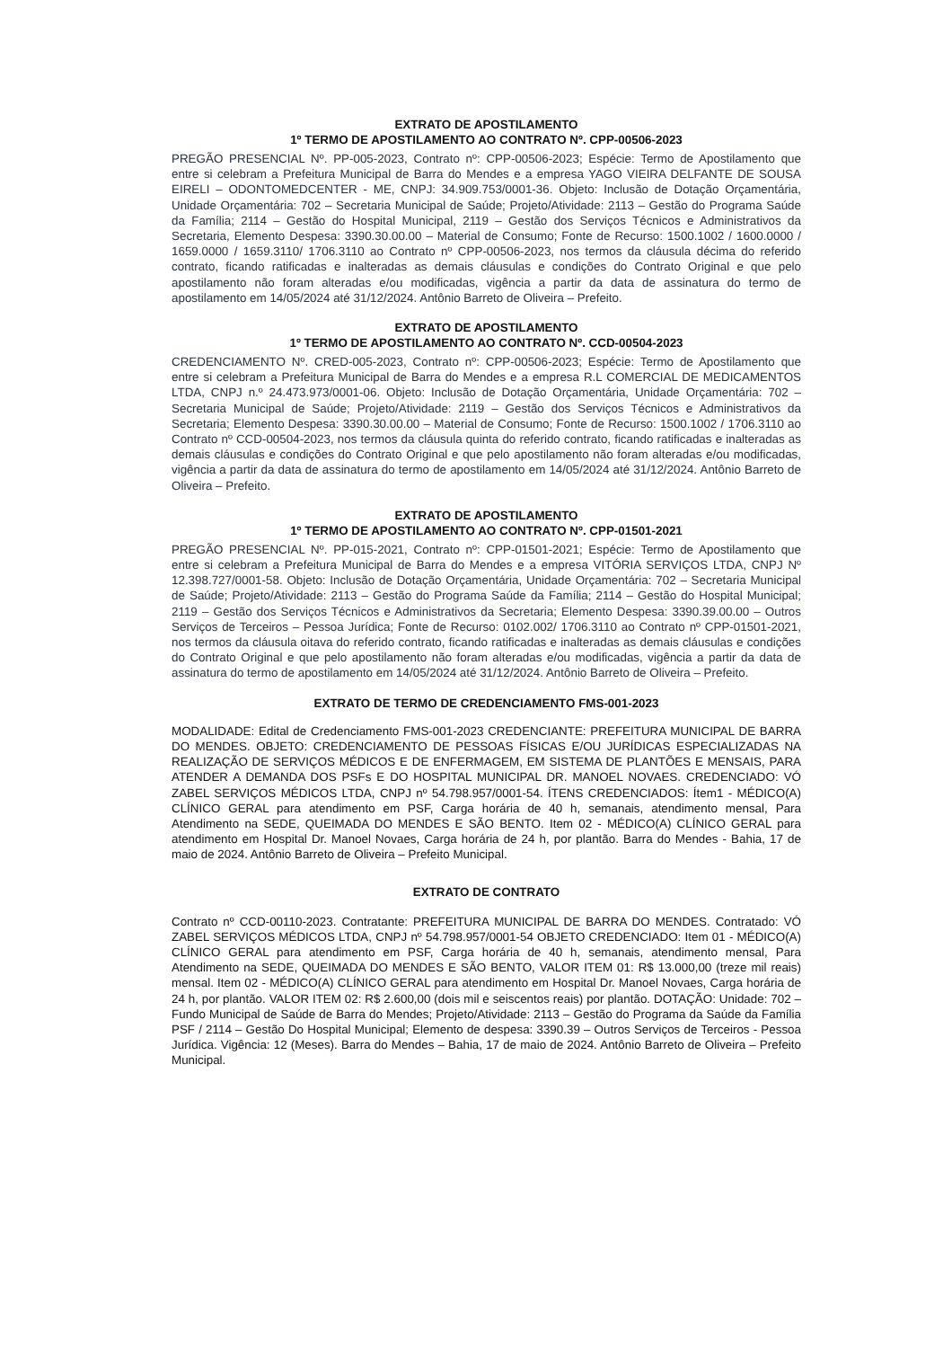EXTRATO DE APOSTILAMENTO
1º TERMO DE APOSTILAMENTO AO CONTRATO Nº. CPP-00506-2023
PREGÃO PRESENCIAL Nº. PP-005-2023, Contrato nº: CPP-00506-2023; Espécie: Termo de Apostilamento que entre si celebram a Prefeitura Municipal de Barra do Mendes e a empresa YAGO VIEIRA DELFANTE DE SOUSA EIRELI – ODONTOMEDCENTER - ME, CNPJ: 34.909.753/0001-36. Objeto: Inclusão de Dotação Orçamentária, Unidade Orçamentária: 702 – Secretaria Municipal de Saúde; Projeto/Atividade: 2113 – Gestão do Programa Saúde da Família; 2114 – Gestão do Hospital Municipal, 2119 – Gestão dos Serviços Técnicos e Administrativos da Secretaria, Elemento Despesa: 3390.30.00.00 – Material de Consumo; Fonte de Recurso: 1500.1002 / 1600.0000 / 1659.0000 / 1659.3110/ 1706.3110 ao Contrato nº CPP-00506-2023, nos termos da cláusula décima do referido contrato, ficando ratificadas e inalteradas as demais cláusulas e condições do Contrato Original e que pelo apostilamento não foram alteradas e/ou modificadas, vigência a partir da data de assinatura do termo de apostilamento em 14/05/2024 até 31/12/2024. Antônio Barreto de Oliveira – Prefeito.
EXTRATO DE APOSTILAMENTO
1º TERMO DE APOSTILAMENTO AO CONTRATO Nº. CCD-00504-2023
CREDENCIAMENTO Nº. CRED-005-2023, Contrato nº: CPP-00506-2023; Espécie: Termo de Apostilamento que entre si celebram a Prefeitura Municipal de Barra do Mendes e a empresa R.L COMERCIAL DE MEDICAMENTOS LTDA, CNPJ n.º 24.473.973/0001-06. Objeto: Inclusão de Dotação Orçamentária, Unidade Orçamentária: 702 – Secretaria Municipal de Saúde; Projeto/Atividade: 2119 – Gestão dos Serviços Técnicos e Administrativos da Secretaria; Elemento Despesa: 3390.30.00.00 – Material de Consumo; Fonte de Recurso: 1500.1002 / 1706.3110 ao Contrato nº CCD-00504-2023, nos termos da cláusula quinta do referido contrato, ficando ratificadas e inalteradas as demais cláusulas e condições do Contrato Original e que pelo apostilamento não foram alteradas e/ou modificadas, vigência a partir da data de assinatura do termo de apostilamento em 14/05/2024 até 31/12/2024. Antônio Barreto de Oliveira – Prefeito.
EXTRATO DE APOSTILAMENTO
1º TERMO DE APOSTILAMENTO AO CONTRATO Nº. CPP-01501-2021
PREGÃO PRESENCIAL Nº. PP-015-2021, Contrato nº: CPP-01501-2021; Espécie: Termo de Apostilamento que entre si celebram a Prefeitura Municipal de Barra do Mendes e a empresa VITÓRIA SERVIÇOS LTDA, CNPJ Nº 12.398.727/0001-58. Objeto: Inclusão de Dotação Orçamentária, Unidade Orçamentária: 702 – Secretaria Municipal de Saúde; Projeto/Atividade: 2113 – Gestão do Programa Saúde da Família; 2114 – Gestão do Hospital Municipal; 2119 – Gestão dos Serviços Técnicos e Administrativos da Secretaria; Elemento Despesa: 3390.39.00.00 – Outros Serviços de Terceiros – Pessoa Jurídica; Fonte de Recurso: 0102.002/ 1706.3110 ao Contrato nº CPP-01501-2021, nos termos da cláusula oitava do referido contrato, ficando ratificadas e inalteradas as demais cláusulas e condições do Contrato Original e que pelo apostilamento não foram alteradas e/ou modificadas, vigência a partir da data de assinatura do termo de apostilamento em 14/05/2024 até 31/12/2024. Antônio Barreto de Oliveira – Prefeito.
EXTRATO DE TERMO DE CREDENCIAMENTO FMS-001-2023
MODALIDADE: Edital de Credenciamento FMS-001-2023 CREDENCIANTE: PREFEITURA MUNICIPAL DE BARRA DO MENDES. OBJETO: CREDENCIAMENTO DE PESSOAS FÍSICAS E/OU JURÍDICAS ESPECIALIZADAS NA REALIZAÇÃO DE SERVIÇOS MÉDICOS E DE ENFERMAGEM, EM SISTEMA DE PLANTÕES E MENSAIS, PARA ATENDER A DEMANDA DOS PSFs E DO HOSPITAL MUNICIPAL DR. MANOEL NOVAES. CREDENCIADO: VÓ ZABEL SERVIÇOS MÉDICOS LTDA, CNPJ nº 54.798.957/0001-54. ÍTENS CREDENCIADOS: Ítem1 - MÉDICO(A) CLÍNICO GERAL para atendimento em PSF, Carga horária de 40 h, semanais, atendimento mensal, Para Atendimento na SEDE, QUEIMADA DO MENDES E SÃO BENTO. Item 02 - MÉDICO(A) CLÍNICO GERAL para atendimento em Hospital Dr. Manoel Novaes, Carga horária de 24 h, por plantão. Barra do Mendes - Bahia, 17 de maio de 2024. Antônio Barreto de Oliveira – Prefeito Municipal.
EXTRATO DE CONTRATO
Contrato nº CCD-00110-2023. Contratante: PREFEITURA MUNICIPAL DE BARRA DO MENDES. Contratado: VÓ ZABEL SERVIÇOS MÉDICOS LTDA, CNPJ nº 54.798.957/0001-54 OBJETO CREDENCIADO: Item 01 - MÉDICO(A) CLÍNICO GERAL para atendimento em PSF, Carga horária de 40 h, semanais, atendimento mensal, Para Atendimento na SEDE, QUEIMADA DO MENDES E SÃO BENTO, VALOR ITEM 01: R$ 13.000,00 (treze mil reais) mensal. Item 02 - MÉDICO(A) CLÍNICO GERAL para atendimento em Hospital Dr. Manoel Novaes, Carga horária de 24 h, por plantão. VALOR ITEM 02: R$ 2.600,00 (dois mil e seiscentos reais) por plantão. DOTAÇÃO: Unidade: 702 – Fundo Municipal de Saúde de Barra do Mendes; Projeto/Atividade: 2113 – Gestão do Programa da Saúde da Família PSF / 2114 – Gestão Do Hospital Municipal; Elemento de despesa: 3390.39 – Outros Serviços de Terceiros - Pessoa Jurídica. Vigência: 12 (Meses). Barra do Mendes – Bahia, 17 de maio de 2024. Antônio Barreto de Oliveira – Prefeito Municipal.